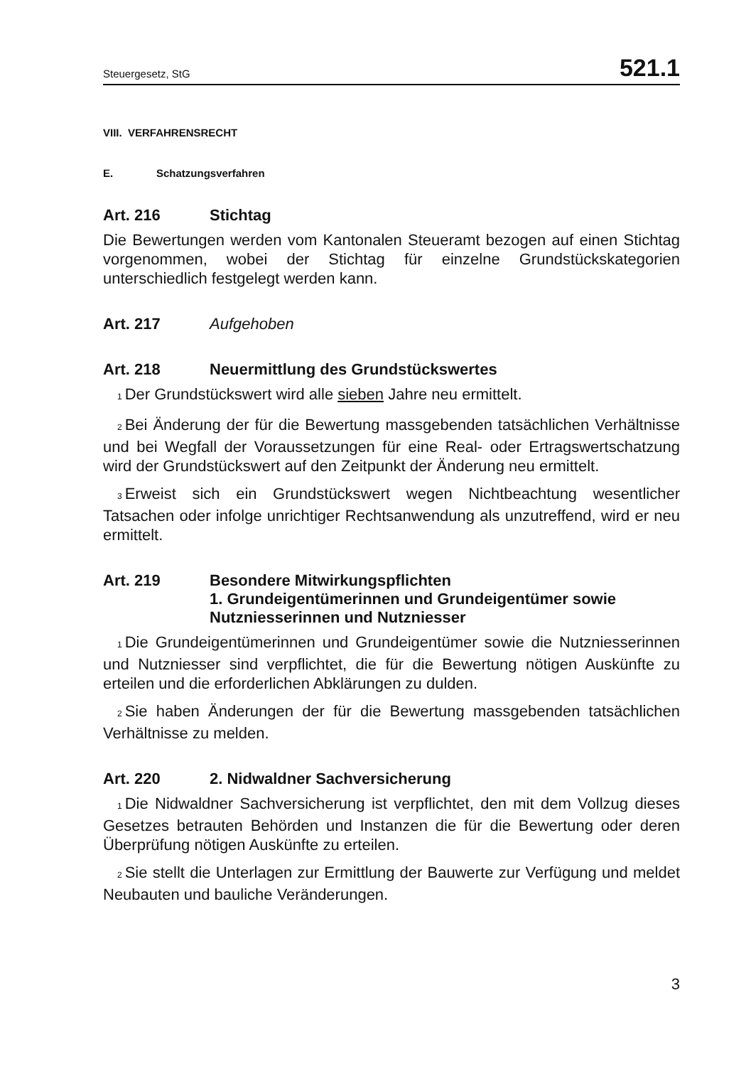Steuergesetz, StG 521.1
VIII. VERFAHRENSRECHT
E. Schatzungsverfahren
Art. 216 Stichtag
Die Bewertungen werden vom Kantonalen Steueramt bezogen auf einen Stichtag vorgenommen, wobei der Stichtag für einzelne Grundstückskategorien unterschiedlich festgelegt werden kann.
Art. 217 Aufgehoben
Art. 218 Neuermittlung des Grundstückswertes
<sub>1</sub>Der Grundstückswert wird alle sieben Jahre neu ermittelt.
<sub>2</sub>Bei Änderung der für die Bewertung massgebenden tatsächlichen Verhältnisse und bei Wegfall der Voraussetzungen für eine Real- oder Ertragswertschatzung wird der Grundstückswert auf den Zeitpunkt der Änderung neu ermittelt.
<sub>3</sub>Erweist sich ein Grundstückswert wegen Nichtbeachtung wesentlicher Tatsachen oder infolge unrichtiger Rechtsanwendung als unzutreffend, wird er neu ermittelt.
Art. 219 Besondere Mitwirkungspflichten
1. Grundeigentümerinnen und Grundeigentümer sowie Nutzniesserinnen und Nutzniesser
<sub>1</sub>Die Grundeigentümerinnen und Grundeigentümer sowie die Nutzniesserinnen und Nutzniesser sind verpflichtet, die für die Bewertung nötigen Auskünfte zu erteilen und die erforderlichen Abklärungen zu dulden.
<sub>2</sub>Sie haben Änderungen der für die Bewertung massgebenden tatsächlichen Verhältnisse zu melden.
Art. 220 2. Nidwaldner Sachversicherung
<sub>1</sub>Die Nidwaldner Sachversicherung ist verpflichtet, den mit dem Vollzug dieses Gesetzes betrauten Behörden und Instanzen die für die Bewertung oder deren Überprüfung nötigen Auskünfte zu erteilen.
<sub>2</sub>Sie stellt die Unterlagen zur Ermittlung der Bauwerte zur Verfügung und meldet Neubauten und bauliche Veränderungen.
3